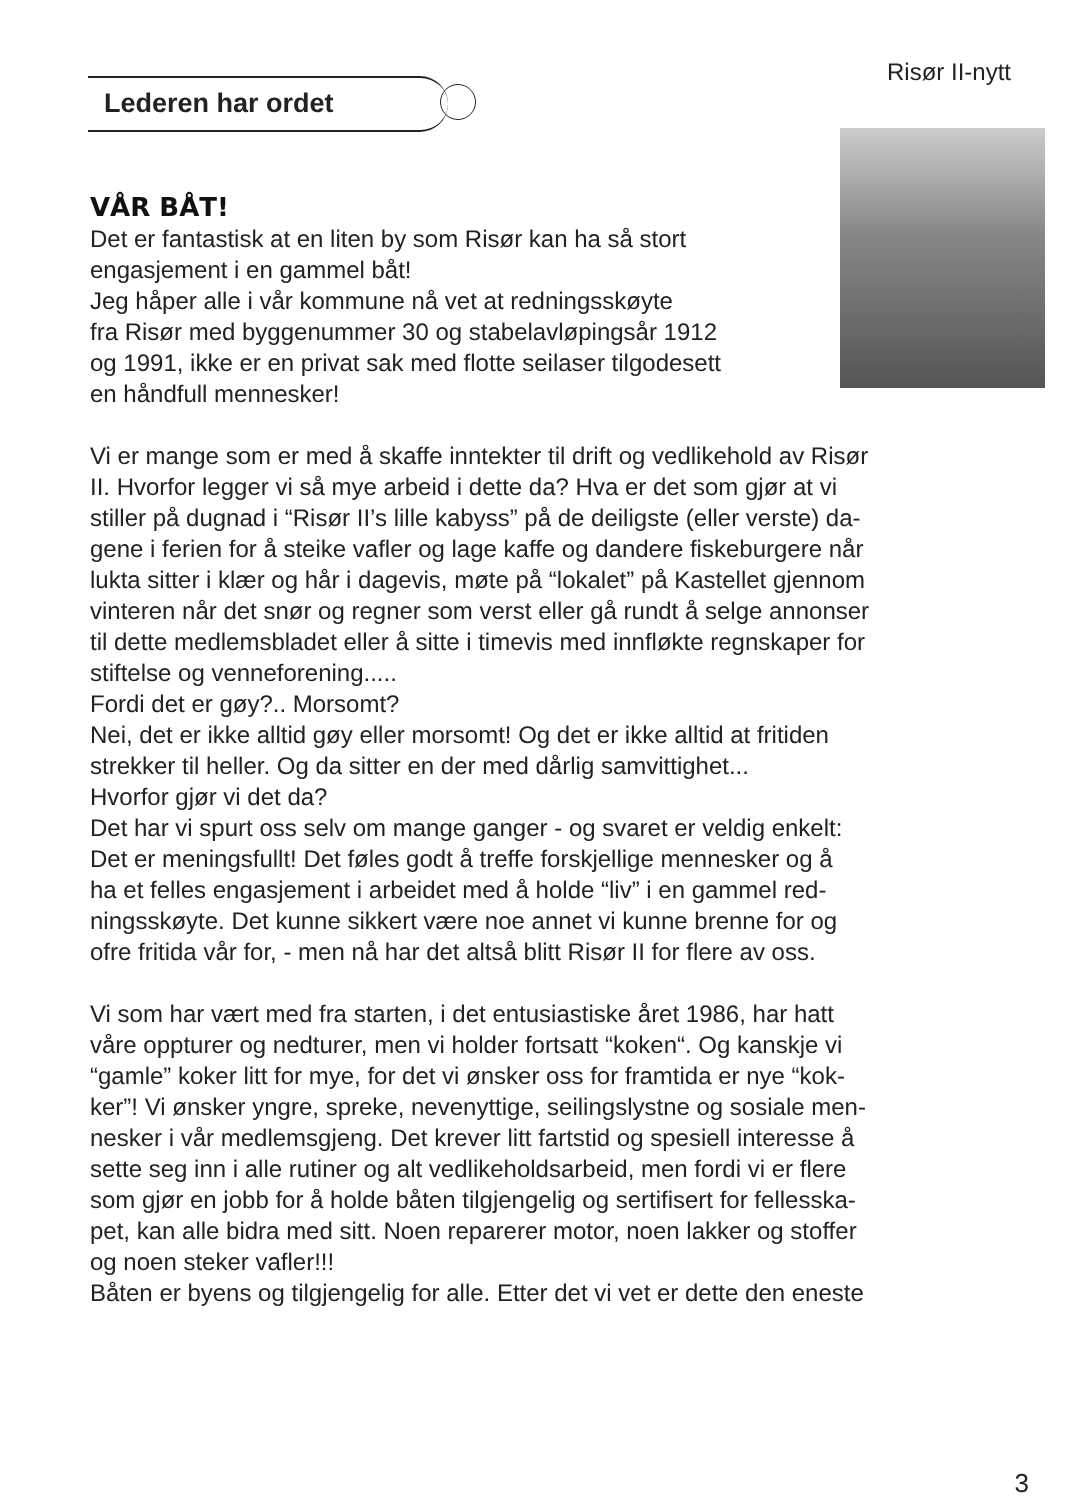Risør II-nytt
Lederen har ordet
VÅR BÅT!
Det er fantastisk at en liten by som Risør kan ha så stort
engasjement i en gammel båt!
Jeg håper alle i vår kommune nå vet at redningsskøyte
fra Risør med byggenummer 30 og stabelavløpingsår 1912
og 1991, ikke er en privat sak med flotte seilaser tilgodesett
en håndfull mennesker!
Vi er mange som er med å skaffe inntekter til drift og vedlikehold av Risør
II. Hvorfor legger vi så mye arbeid i dette da? Hva er det som gjør at vi
stiller på dugnad i “Risør II’s lille kabyss” på de deiligste (eller verste) da-
gene i ferien for å steike vafler og lage kaffe og dandere fiskeburgere når
lukta sitter i klær og hår i dagevis, møte på “lokalet” på Kastellet gjennom
vinteren når det snør og regner som verst eller gå rundt å selge annonser
til dette medlemsbladet eller å sitte i timevis med innfløkte regnskaper for
stiftelse og venneforening.....
Fordi det er gøy?.. Morsomt?
Nei, det er ikke alltid gøy eller morsomt! Og det er ikke alltid at fritiden
strekker til heller. Og da sitter en der med dårlig samvittighet...
Hvorfor gjør vi det da?
Det har vi spurt oss selv om mange ganger - og svaret er veldig enkelt:
Det er meningsfullt! Det føles godt å treffe forskjellige mennesker og å
ha et felles engasjement i arbeidet med å holde “liv” i en gammel red-
ningsskøyte. Det kunne sikkert være noe annet vi kunne brenne for og
ofre fritida vår for, - men nå har det altså blitt Risør II for flere av oss.
Vi som har vært med fra starten, i det entusiastiske året 1986, har hatt
våre oppturer og nedturer, men vi holder fortsatt “koken“. Og kanskje vi
“gamle” koker litt for mye, for det vi ønsker oss for framtida er nye “kok-
ker”! Vi ønsker yngre, spreke, nevenyttige, seilingslystne og sosiale men-
nesker i vår medlemsgjeng. Det krever litt fartstid og spesiell interesse å
sette seg inn i alle rutiner og alt vedlikeholdsarbeid, men fordi vi er flere
som gjør en jobb for å holde båten tilgjengelig og sertifisert for fellesska-
pet, kan alle bidra med sitt. Noen reparerer motor, noen lakker og stoffer
og noen steker vafler!!!
Båten er byens og tilgjengelig for alle. Etter det vi vet er dette den eneste
3